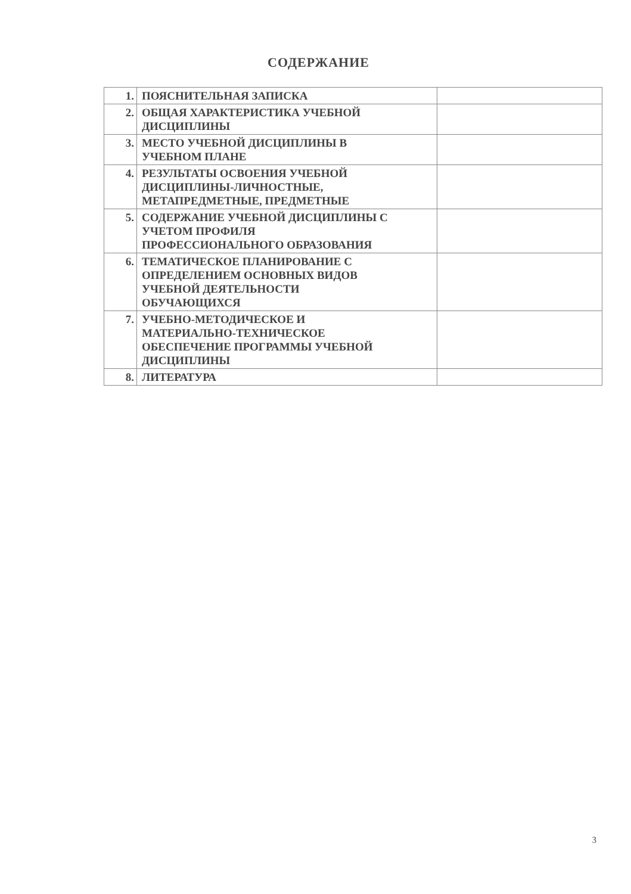СОДЕРЖАНИЕ
| 1. | ПОЯСНИТЕЛЬНАЯ ЗАПИСКА | |
| 2. | ОБЩАЯ ХАРАКТЕРИСТИКА УЧЕБНОЙ ДИСЦИПЛИНЫ | |
| 3. | МЕСТО УЧЕБНОЙ ДИСЦИПЛИНЫ В УЧЕБНОМ ПЛАНЕ | |
| 4. | РЕЗУЛЬТАТЫ ОСВОЕНИЯ УЧЕБНОЙ ДИСЦИПЛИНЫ-ЛИЧНОСТНЫЕ, МЕТАПРЕДМЕТНЫЕ, ПРЕДМЕТНЫЕ | |
| 5. | СОДЕРЖАНИЕ УЧЕБНОЙ ДИСЦИПЛИНЫ С УЧЕТОМ ПРОФИЛЯ ПРОФЕССИОНАЛЬНОГО ОБРАЗОВАНИЯ | |
| 6. | ТЕМАТИЧЕСКОЕ ПЛАНИРОВАНИЕ С ОПРЕДЕЛЕНИЕМ ОСНОВНЫХ ВИДОВ УЧЕБНОЙ ДЕЯТЕЛЬНОСТИ ОБУЧАЮЩИХСЯ | |
| 7. | УЧЕБНО-МЕТОДИЧЕСКОЕ И МАТЕРИАЛЬНО-ТЕХНИЧЕСКОЕ ОБЕСПЕЧЕНИЕ ПРОГРАММЫ УЧЕБНОЙ ДИСЦИПЛИНЫ | |
| 8. | ЛИТЕРАТУРА | |
3